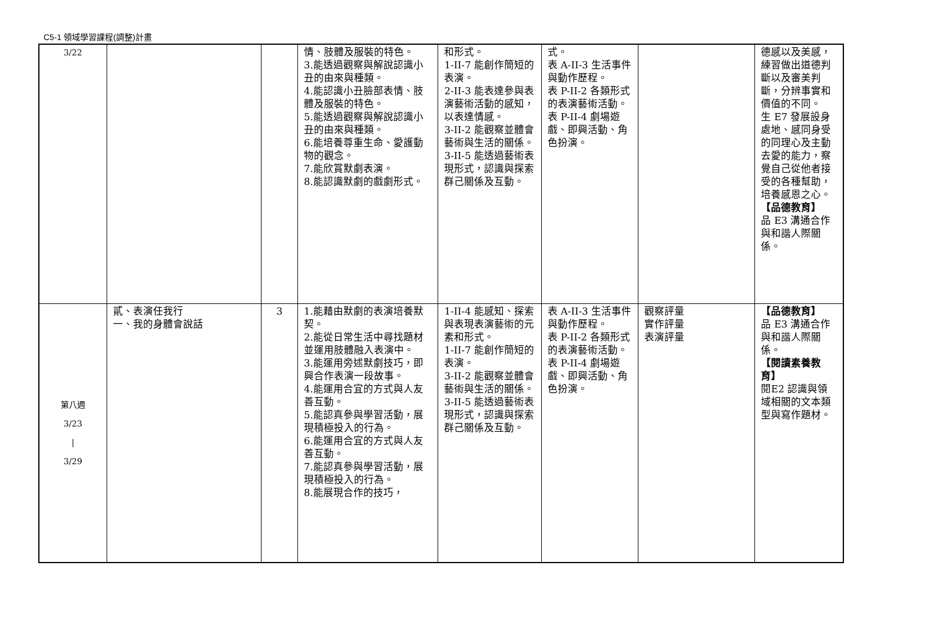C5-1 領域學習課程(調整)計畫
| 3/22 | | | 情、肢體及服裝的特色。 3.能透過觀察與解說認識小丑的由來與種類。 4.能認識小丑臉部表情、肢體及服裝的特色。 5.能透過觀察與解說認識小丑的由來與種類。 6.能培養尊重生命、愛護動物的觀念。 7.能欣賞默劇表演。 8.能認識默劇的戲劇形式。 | 和形式。 1-II-7 能創作簡短的表演。 2-II-3 能表達參與表演藝術活動的感知，以表達情感。 3-II-2 能觀察並體會藝術與生活的關係。 3-II-5 能透過藝術表現形式，認識與探索群己關係及互動。 | 式。 表 A-II-3 生活事件與動作歷程。 表 P-II-2 各類形式的表演藝術活動。 表 P-II-4 劇場遊戲、即興活動、角色扮演。 | | 德感以及美感，練習做出道德判斷以及審美判斷，分辨事實和價值的不同。 生 E7 發展設身處地、感同身受的同理心及主動去愛的能力，察覺自己從他者接受的各種幫助，培養感恩之心。 【品德教育】 品 E3 溝通合作與和諧人際關係。 |
| 第八週 3/23 / 3/29 | 貳、表演任我行 一、我的身體會說話 | 3 | 1.能藉由默劇的表演培養默契。 2.能從日常生活中尋找題材並運用肢體融入表演中。 3.能運用旁述默劇技巧，即興合作表演一段故事。 4.能運用合宜的方式與人友善互動。 5.能認真參與學習活動，展現積極投入的行為。 6.能運用合宜的方式與人友善互動。 7.能認真參與學習活動，展現積極投入的行為。 8.能展現合作的技巧， | 1-II-4 能感知、探索與表現表演藝術的元素和形式。 1-II-7 能創作簡短的表演。 3-II-2 能觀察並體會藝術與生活的關係。 3-II-5 能透過藝術表現形式，認識與探索群己關係及互動。 | 表 A-II-3 生活事件與動作歷程。 表 P-II-2 各類形式的表演藝術活動。 表 P-II-4 劇場遊戲、即興活動、角色扮演。 | 觀察評量 實作評量 表演評量 | 【品德教育】 品 E3 溝通合作與和諧人際關係。 【閱讀素養教育】 閱E2 認識與領域相關的文本類型與寫作題材。 |